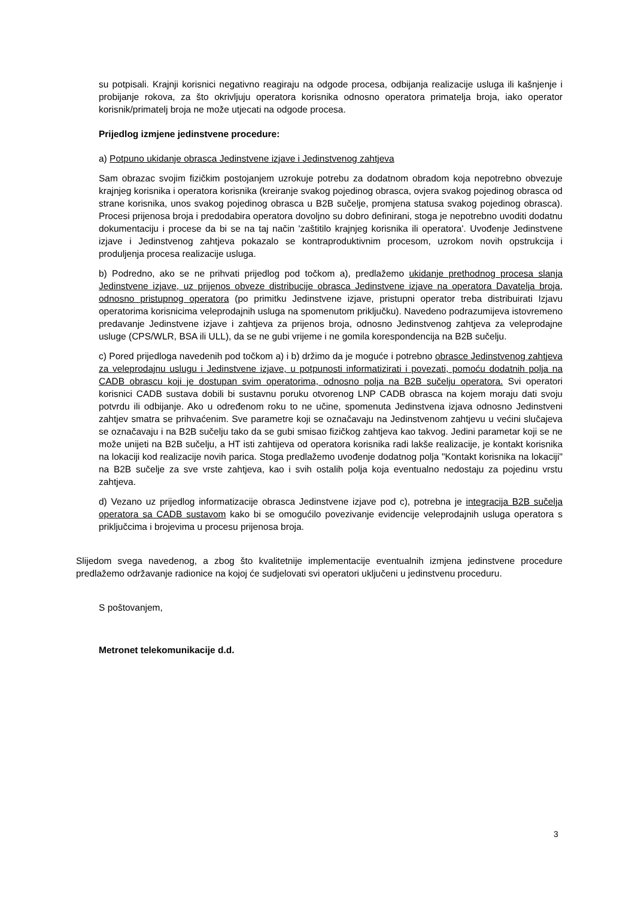su potpisali. Krajnji korisnici negativno reagiraju na odgode procesa, odbijanja realizacije usluga ili kašnjenje i probijanje rokova, za što okrivljuju operatora korisnika odnosno operatora primatelja broja, iako operator korisnik/primatelj broja ne može utjecati na odgode procesa.
Prijedlog izmjene jedinstvene procedure:
a) Potpuno ukidanje obrasca Jedinstvene izjave i Jedinstvenog zahtjeva
Sam obrazac svojim fizičkim postojanjem uzrokuje potrebu za dodatnom obradom koja nepotrebno obvezuje krajnjeg korisnika i operatora korisnika (kreiranje svakog pojedinog obrasca, ovjera svakog pojedinog obrasca od strane korisnika, unos svakog pojedinog obrasca u B2B sučelje, promjena statusa svakog pojedinog obrasca). Procesi prijenosa broja i predodabira operatora dovoljno su dobro definirani, stoga je nepotrebno uvoditi dodatnu dokumentaciju i procese da bi se na taj način 'zaštitilo krajnjeg korisnika ili operatora'. Uvođenje Jedinstvene izjave i Jedinstvenog zahtjeva pokazalo se kontraproduktivnim procesom, uzrokom novih opstrukcija i produljenja procesa realizacije usluga.
b) Podredno, ako se ne prihvati prijedlog pod točkom a), predlažemo ukidanje prethodnog procesa slanja Jedinstvene izjave, uz prijenos obveze distribucije obrasca Jedinstvene izjave na operatora Davatelja broja, odnosno pristupnog operatora (po primitku Jedinstvene izjave, pristupni operator treba distribuirati Izjavu operatorima korisnicima veleprodajnih usluga na spomenutom priključku). Navedeno podrazumijeva istovremeno predavanje Jedinstvene izjave i zahtjeva za prijenos broja, odnosno Jedinstvenog zahtjeva za veleprodajne usluge (CPS/WLR, BSA ili ULL), da se ne gubi vrijeme i ne gomila korespondencija na B2B sučelju.
c) Pored prijedloga navedenih pod točkom a) i b) držimo da je moguće i potrebno obrasce Jedinstvenog zahtjeva za veleprodajnu uslugu i Jedinstvene izjave, u potpunosti informatizirati i povezati, pomoću dodatnih polja na CADB obrascu koji je dostupan svim operatorima, odnosno polja na B2B sučelju operatora. Svi operatori korisnici CADB sustava dobili bi sustavnu poruku otvorenog LNP CADB obrasca na kojem moraju dati svoju potvrdu ili odbijanje. Ako u određenom roku to ne učine, spomenuta Jedinstvena izjava odnosno Jedinstveni zahtjev smatra se prihvaćenim. Sve parametre koji se označavaju na Jedinstvenom zahtjevu u većini slučajeva se označavaju i na B2B sučelju tako da se gubi smisao fizičkog zahtjeva kao takvog. Jedini parametar koji se ne može unijeti na B2B sučelju, a HT isti zahtijeva od operatora korisnika radi lakše realizacije, je kontakt korisnika na lokaciji kod realizacije novih parica. Stoga predlažemo uvođenje dodatnog polja "Kontakt korisnika na lokaciji" na B2B sučelje za sve vrste zahtjeva, kao i svih ostalih polja koja eventualno nedostaju za pojedinu vrstu zahtjeva.
d) Vezano uz prijedlog informatizacije obrasca Jedinstvene izjave pod c), potrebna je integracija B2B sučelja operatora sa CADB sustavom kako bi se omogućilo povezivanje evidencije veleprodajnih usluga operatora s priključcima i brojevima u procesu prijenosa broja.
Slijedom svega navedenog, a zbog što kvalitetnije implementacije eventualnih izmjena jedinstvene procedure predlažemo održavanje radionice na kojoj će sudjelovati svi operatori uključeni u jedinstvenu proceduru.
S poštovanjem,
Metronet telekomunikacije d.d.
3